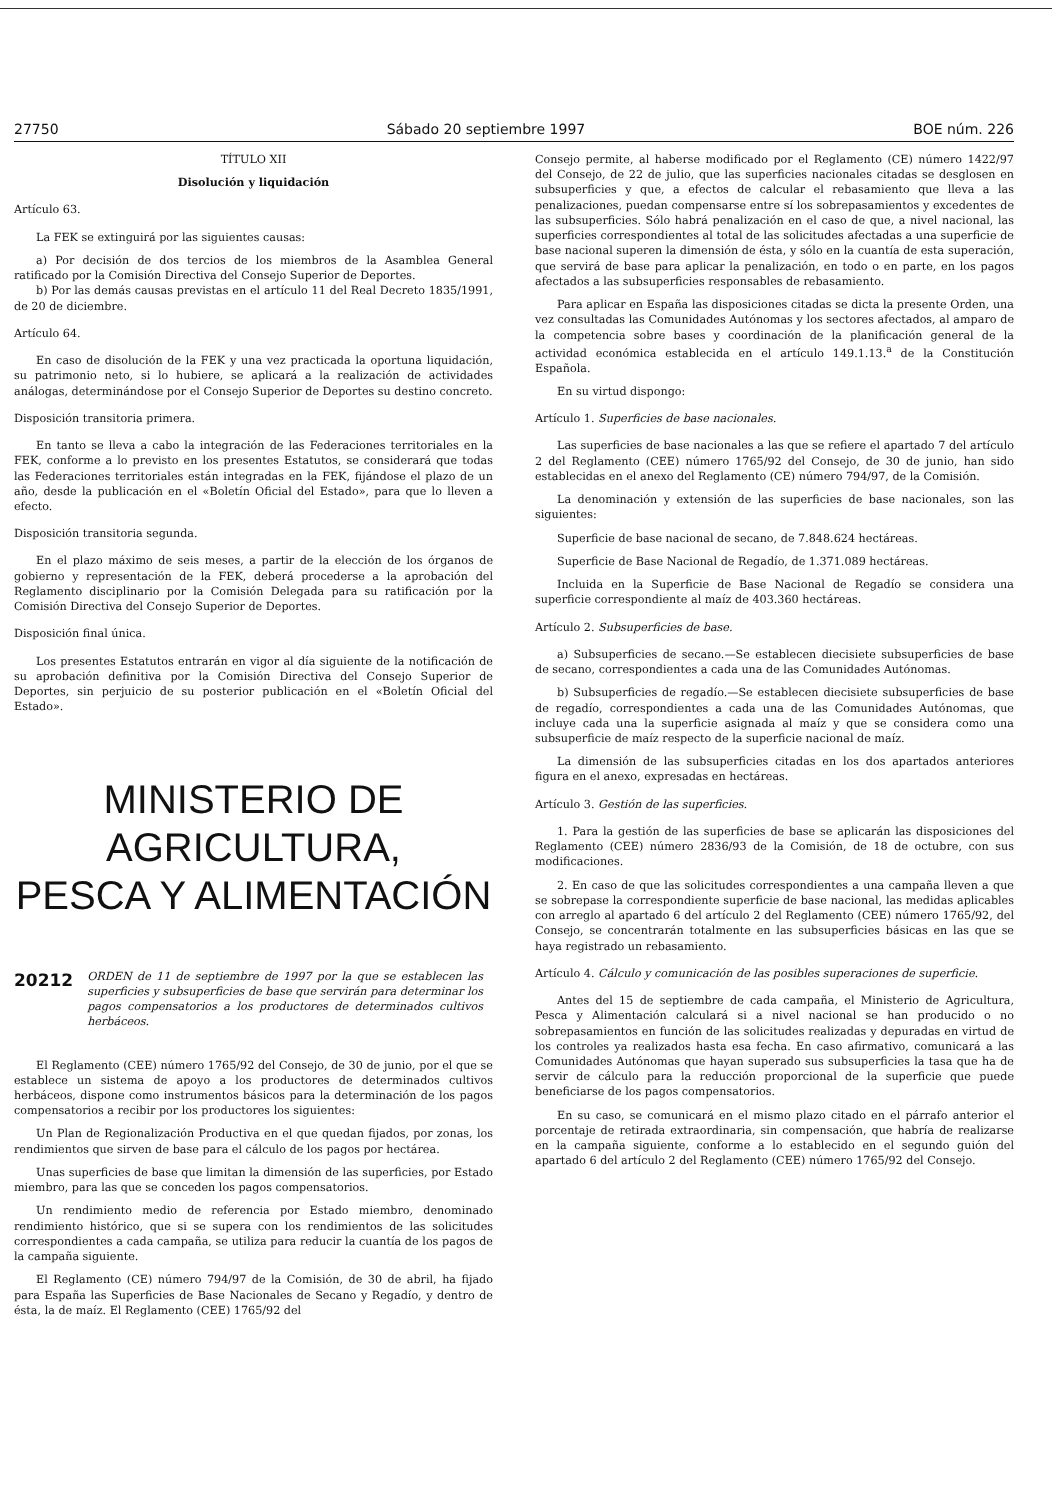27750 Sábado 20 septiembre 1997 BOE núm. 226
TÍTULO XII
Disolución y liquidación
Artículo 63.
La FEK se extinguirá por las siguientes causas:
a) Por decisión de dos tercios de los miembros de la Asamblea General ratificado por la Comisión Directiva del Consejo Superior de Deportes.
b) Por las demás causas previstas en el artículo 11 del Real Decreto 1835/1991, de 20 de diciembre.
Artículo 64.
En caso de disolución de la FEK y una vez practicada la oportuna liquidación, su patrimonio neto, si lo hubiere, se aplicará a la realización de actividades análogas, determinándose por el Consejo Superior de Deportes su destino concreto.
Disposición transitoria primera.
En tanto se lleva a cabo la integración de las Federaciones territoriales en la FEK, conforme a lo previsto en los presentes Estatutos, se considerará que todas las Federaciones territoriales están integradas en la FEK, fijándose el plazo de un año, desde la publicación en el «Boletín Oficial del Estado», para que lo lleven a efecto.
Disposición transitoria segunda.
En el plazo máximo de seis meses, a partir de la elección de los órganos de gobierno y representación de la FEK, deberá procederse a la aprobación del Reglamento disciplinario por la Comisión Delegada para su ratificación por la Comisión Directiva del Consejo Superior de Deportes.
Disposición final única.
Los presentes Estatutos entrarán en vigor al día siguiente de la notificación de su aprobación definitiva por la Comisión Directiva del Consejo Superior de Deportes, sin perjuicio de su posterior publicación en el «Boletín Oficial del Estado».
MINISTERIO DE AGRICULTURA,
PESCA Y ALIMENTACIÓN
20212 ORDEN de 11 de septiembre de 1997 por la que se establecen las superficies y subsuperficies de base que servirán para determinar los pagos compensatorios a los productores de determinados cultivos herbáceos.
El Reglamento (CEE) número 1765/92 del Consejo, de 30 de junio, por el que se establece un sistema de apoyo a los productores de determinados cultivos herbáceos, dispone como instrumentos básicos para la determinación de los pagos compensatorios a recibir por los productores los siguientes:
Un Plan de Regionalización Productiva en el que quedan fijados, por zonas, los rendimientos que sirven de base para el cálculo de los pagos por hectárea.
Unas superficies de base que limitan la dimensión de las superficies, por Estado miembro, para las que se conceden los pagos compensatorios.
Un rendimiento medio de referencia por Estado miembro, denominado rendimiento histórico, que si se supera con los rendimientos de las solicitudes correspondientes a cada campaña, se utiliza para reducir la cuantía de los pagos de la campaña siguiente.
El Reglamento (CE) número 794/97 de la Comisión, de 30 de abril, ha fijado para España las Superficies de Base Nacionales de Secano y Regadío, y dentro de ésta, la de maíz. El Reglamento (CEE) 1765/92 del
Consejo permite, al haberse modificado por el Reglamento (CE) número 1422/97 del Consejo, de 22 de julio, que las superficies nacionales citadas se desglosen en subsuperficies y que, a efectos de calcular el rebasamiento que lleva a las penalizaciones, puedan compensarse entre sí los sobrepasamientos y excedentes de las subsuperficies. Sólo habrá penalización en el caso de que, a nivel nacional, las superficies correspondientes al total de las solicitudes afectadas a una superficie de base nacional superen la dimensión de ésta, y sólo en la cuantía de esta superación, que servirá de base para aplicar la penalización, en todo o en parte, en los pagos afectados a las subsuperficies responsables de rebasamiento.
Para aplicar en España las disposiciones citadas se dicta la presente Orden, una vez consultadas las Comunidades Autónomas y los sectores afectados, al amparo de la competencia sobre bases y coordinación de la planificación general de la actividad económica establecida en el artículo 149.1.13.<sup>a</sup> de la Constitución Española.
En su virtud dispongo:
Artículo 1. Superficies de base nacionales.
Las superficies de base nacionales a las que se refiere el apartado 7 del artículo 2 del Reglamento (CEE) número 1765/92 del Consejo, de 30 de junio, han sido establecidas en el anexo del Reglamento (CE) número 794/97, de la Comisión.
La denominación y extensión de las superficies de base nacionales, son las siguientes:
Superficie de base nacional de secano, de 7.848.624 hectáreas.
Superficie de Base Nacional de Regadío, de 1.371.089 hectáreas.
Incluida en la Superficie de Base Nacional de Regadío se considera una superficie correspondiente al maíz de 403.360 hectáreas.
Artículo 2. Subsuperficies de base.
a) Subsuperficies de secano.—Se establecen diecisiete subsuperficies de base de secano, correspondientes a cada una de las Comunidades Autónomas.
b) Subsuperficies de regadío.—Se establecen diecisiete subsuperficies de base de regadío, correspondientes a cada una de las Comunidades Autónomas, que incluye cada una la superficie asignada al maíz y que se considera como una subsuperficie de maíz respecto de la superficie nacional de maíz.
La dimensión de las subsuperficies citadas en los dos apartados anteriores figura en el anexo, expresadas en hectáreas.
Artículo 3. Gestión de las superficies.
1. Para la gestión de las superficies de base se aplicarán las disposiciones del Reglamento (CEE) número 2836/93 de la Comisión, de 18 de octubre, con sus modificaciones.
2. En caso de que las solicitudes correspondientes a una campaña lleven a que se sobrepase la correspondiente superficie de base nacional, las medidas aplicables con arreglo al apartado 6 del artículo 2 del Reglamento (CEE) número 1765/92, del Consejo, se concentrarán totalmente en las subsuperficies básicas en las que se haya registrado un rebasamiento.
Artículo 4. Cálculo y comunicación de las posibles superaciones de superficie.
Antes del 15 de septiembre de cada campaña, el Ministerio de Agricultura, Pesca y Alimentación calculará si a nivel nacional se han producido o no sobrepasamientos en función de las solicitudes realizadas y depuradas en virtud de los controles ya realizados hasta esa fecha. En caso afirmativo, comunicará a las Comunidades Autónomas que hayan superado sus subsuperficies la tasa que ha de servir de cálculo para la reducción proporcional de la superficie que puede beneficiarse de los pagos compensatorios.
En su caso, se comunicará en el mismo plazo citado en el párrafo anterior el porcentaje de retirada extraordinaria, sin compensación, que habría de realizarse en la campaña siguiente, conforme a lo establecido en el segundo guión del apartado 6 del artículo 2 del Reglamento (CEE) número 1765/92 del Consejo.